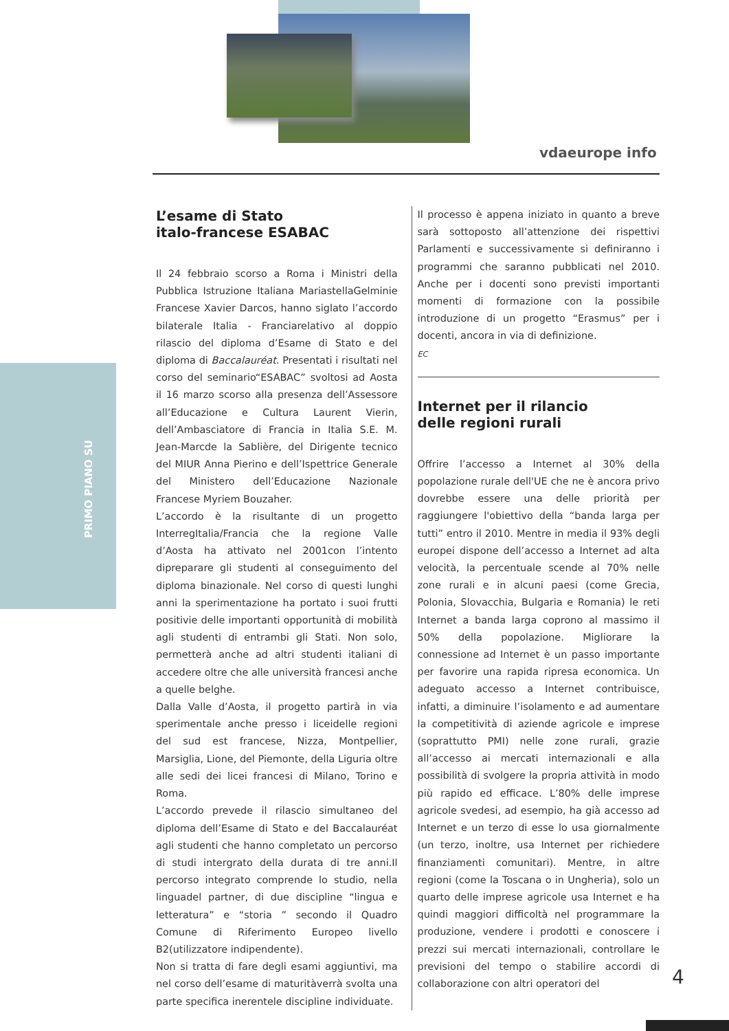vdaeurope info
PRIMO PIANO SU
L’esame di Stato
italo-francese ESABAC
Il 24 febbraio scorso a Roma i Ministri della Pubblica Istruzione Italiana MariastellaGelminie Francese Xavier Darcos, hanno siglato l’accordo bilaterale Italia - Franciarelativo al doppio rilascio del diploma d’Esame di Stato e del diploma di Baccalauréat. Presentati i risultati nel corso del seminario“ESABAC” svoltosi ad Aosta il 16 marzo scorso alla presenza dell’Assessore all’Educazione e Cultura Laurent Vierin, dell’Ambasciatore di Francia in Italia S.E. M. Jean-Marcde la Sablière, del Dirigente tecnico del MIUR Anna Pierino e dell’Ispettrice Generale del Ministero dell’Educazione Nazionale Francese Myriem Bouzaher.
L’accordo è la risultante di un progetto InterregItalia/Francia che la regione Valle d’Aosta ha attivato nel 2001con l’intento dipreparare gli studenti al conseguimento del diploma binazionale. Nel corso di questi lunghi anni la sperimentazione ha portato i suoi frutti positivie delle importanti opportunità di mobilità agli studenti di entrambi gli Stati. Non solo, permetterà anche ad altri studenti italiani di accedere oltre che alle università francesi anche a quelle belghe.
Dalla Valle d’Aosta, il progetto partirà in via sperimentale anche presso i liceidelle regioni del sud est francese, Nizza, Montpellier, Marsiglia, Lione, del Piemonte, della Liguria oltre alle sedi dei licei francesi di Milano, Torino e Roma.
L’accordo prevede il rilascio simultaneo del diploma dell’Esame di Stato e del Baccalauréat agli studenti che hanno completato un percorso di studi intergrato della durata di tre anni.Il percorso integrato comprende lo studio, nella linguadel partner, di due discipline “lingua e letteratura” e “storia ” secondo il Quadro Comune di Riferimento Europeo livello B2(utilizzatore indipendente).
Non si tratta di fare degli esami aggiuntivi, ma nel corso dell’esame di maturitàverrà svolta una parte specifica inerentele discipline individuate.
Il processo è appena iniziato in quanto a breve sarà sottoposto all’attenzione dei rispettivi Parlamenti e successivamente si definiranno i programmi che saranno pubblicati nel 2010. Anche per i docenti sono previsti importanti momenti di formazione con la possibile introduzione di un progetto “Erasmus” per i docenti, ancora in via di definizione.
EC
Internet per il rilancio
delle regioni rurali
Offrire l’accesso a Internet al 30% della popolazione rurale dell'UE che ne è ancora privo dovrebbe essere una delle priorità per raggiungere l'obiettivo della “banda larga per tutti” entro il 2010. Mentre in media il 93% degli europei dispone dell’accesso a Internet ad alta velocità, la percentuale scende al 70% nelle zone rurali e in alcuni paesi (come Grecia, Polonia, Slovacchia, Bulgaria e Romania) le reti Internet a banda larga coprono al massimo il 50% della popolazione. Migliorare la connessione ad Internet è un passo importante per favorire una rapida ripresa economica. Un adeguato accesso a Internet contribuisce, infatti, a diminuire l’isolamento e ad aumentare la competitività di aziende agricole e imprese (soprattutto PMI) nelle zone rurali, grazie all’accesso ai mercati internazionali e alla possibilità di svolgere la propria attività in modo più rapido ed efficace. L’80% delle imprese agricole svedesi, ad esempio, ha già accesso ad Internet e un terzo di esse lo usa giornalmente (un terzo, inoltre, usa Internet per richiedere finanziamenti comunitari). Mentre, in altre regioni (come la Toscana o in Ungheria), solo un quarto delle imprese agricole usa Internet e ha quindi maggiori difficoltà nel programmare la produzione, vendere i prodotti e conoscere i prezzi sui mercati internazionali, controllare le previsioni del tempo o stabilire accordi di collaborazione con altri operatori del
4